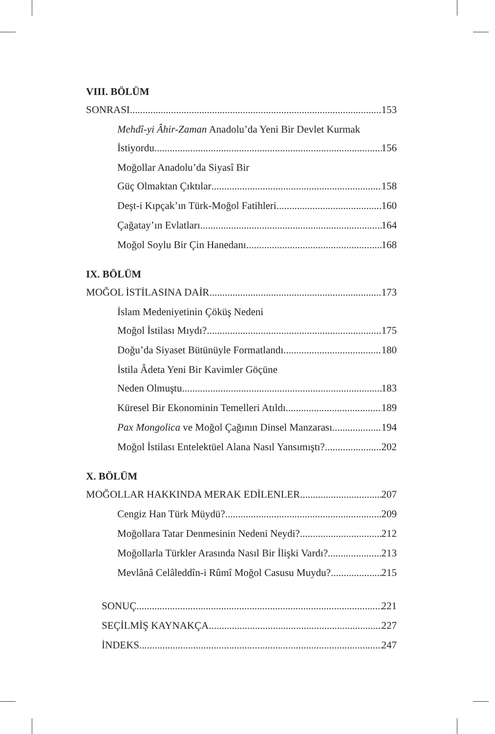VIII. BÖLÜM
SONRASI 153
Mehdî-yi Âhir-Zaman Anadolu’da Yeni Bir Devlet Kurmak
İstiyordu 156
Moğollar Anadolu’da Siyasî Bir
Güç Olmaktan Çıktılar 158
Deşt-i Kıpçak’ın Türk-Moğol Fatihleri 160
Çağatay’ın Evlatları 164
Moğol Soylu Bir Çin Hanedanı 168
IX. BÖLÜM
MOĞOL İSTİLASINA DAİR 173
İslam Medeniyetinin Çöküş Nedeni
Moğol İstilası Mıydı? 175
Doğu’da Siyaset Bütünüyle Formatlandı 180
İstila Âdeta Yeni Bir Kavimler Göçüne
Neden Olmuştu 183
Küresel Bir Ekonominin Temelleri Atıldı 189
Pax Mongolica ve Moğol Çağının Dinsel Manzarası 194
Moğol İstilası Entelektüel Alana Nasıl Yansımıştı? 202
X. BÖLÜM
MOĞOLLAR HAKKINDA MERAK EDİLENLER 207
Cengiz Han Türk Müydü? 209
Moğollara Tatar Denmesinin Nedeni Neydi? 212
Moğollarla Türkler Arasında Nasıl Bir İlişki Vardı? 213
Mevlânâ Celâleddîn-i Rûmî Moğol Casusu Muydu? 215
SONUÇ 221
SEÇİLMİŞ KAYNAKÇA 227
İNDEKS 247